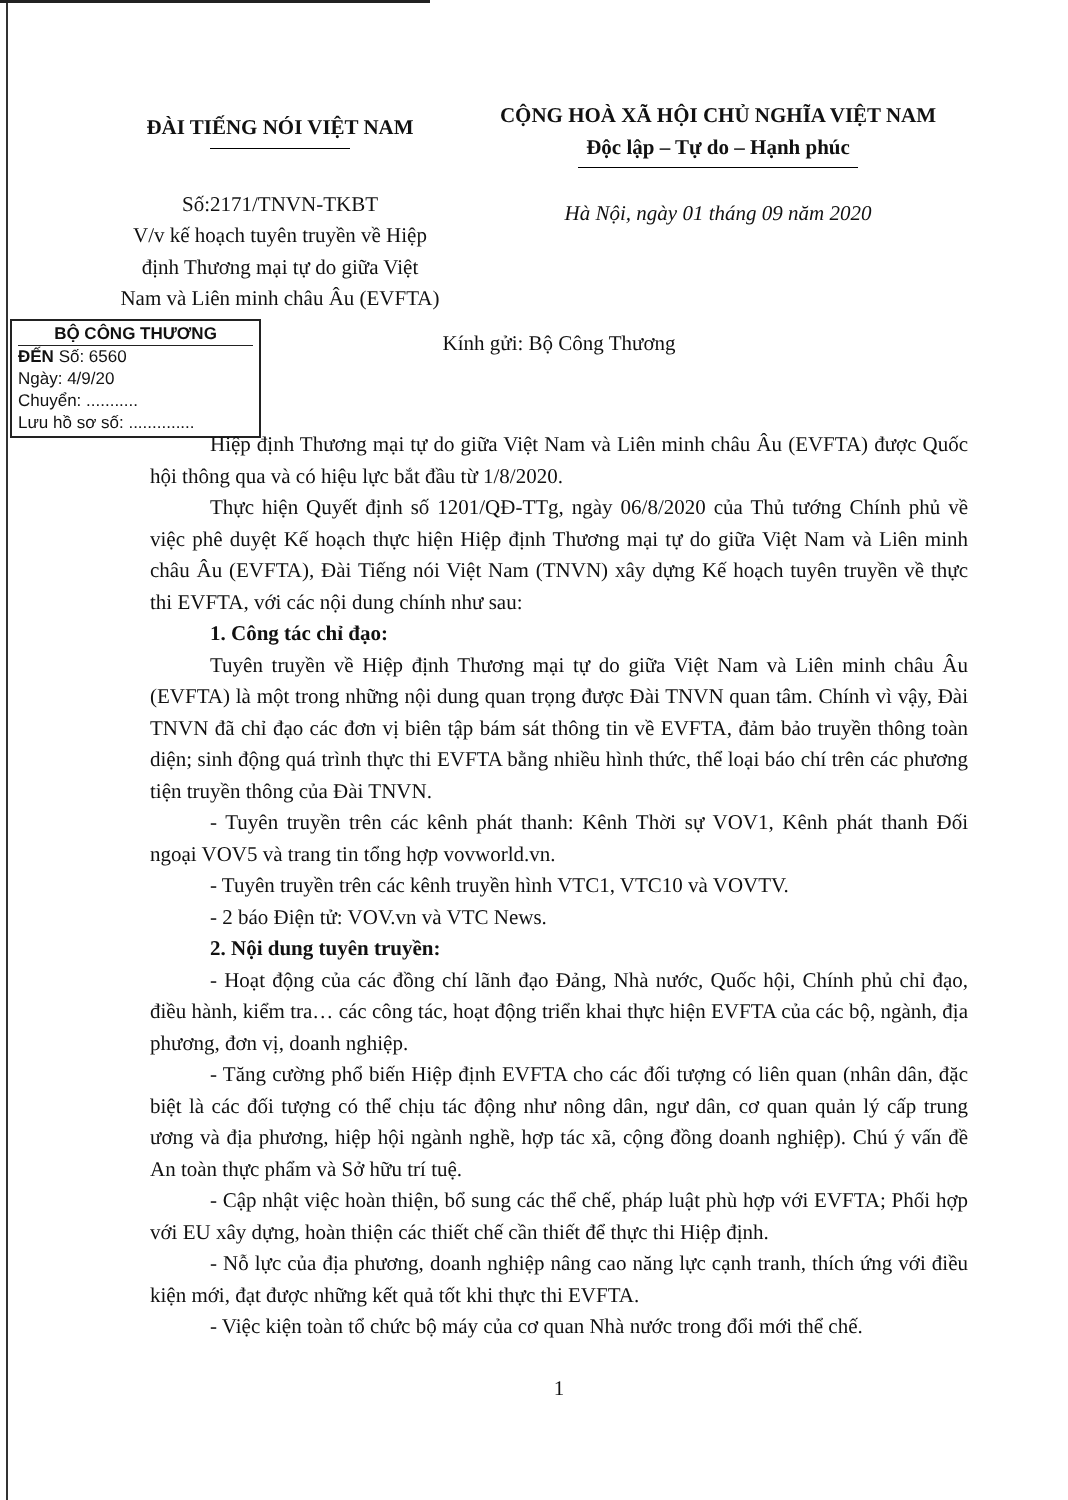ĐÀI TIẾNG NÓI VIỆT NAM
Số:2171/TNVN-TKBT
V/v kế hoạch tuyên truyền về Hiệp định Thương mại tự do giữa Việt Nam và Liên minh châu Âu (EVFTA)
CỘNG HOÀ XÃ HỘI CHỦ NGHĨA VIỆT NAM
Độc lập – Tự do – Hạnh phúc
Hà Nội, ngày 01 tháng 09 năm 2020
BỘ CÔNG THƯƠNG
ĐẾN Số: 6560
Ngày: 4/9/20
Chuyển: ...........
Lưu hồ sơ số: ..............
Kính gửi: Bộ Công Thương
Hiệp định Thương mại tự do giữa Việt Nam và Liên minh châu Âu (EVFTA) được Quốc hội thông qua và có hiệu lực bắt đầu từ 1/8/2020.
Thực hiện Quyết định số 1201/QĐ-TTg, ngày 06/8/2020 của Thủ tướng Chính phủ về việc phê duyệt Kế hoạch thực hiện Hiệp định Thương mại tự do giữa Việt Nam và Liên minh châu Âu (EVFTA), Đài Tiếng nói Việt Nam (TNVN) xây dựng Kế hoạch tuyên truyền về thực thi EVFTA, với các nội dung chính như sau:
1. Công tác chỉ đạo:
Tuyên truyền về Hiệp định Thương mại tự do giữa Việt Nam và Liên minh châu Âu (EVFTA) là một trong những nội dung quan trọng được Đài TNVN quan tâm. Chính vì vậy, Đài TNVN đã chỉ đạo các đơn vị biên tập bám sát thông tin về EVFTA, đảm bảo truyền thông toàn diện; sinh động quá trình thực thi EVFTA bằng nhiều hình thức, thể loại báo chí trên các phương tiện truyền thông của Đài TNVN.
- Tuyên truyền trên các kênh phát thanh: Kênh Thời sự VOV1, Kênh phát thanh Đối ngoại VOV5 và trang tin tổng hợp vovworld.vn.
- Tuyên truyền trên các kênh truyền hình VTC1, VTC10 và VOVTV.
- 2 báo Điện tử: VOV.vn và VTC News.
2. Nội dung tuyên truyền:
- Hoạt động của các đồng chí lãnh đạo Đảng, Nhà nước, Quốc hội, Chính phủ chỉ đạo, điều hành, kiểm tra… các công tác, hoạt động triển khai thực hiện EVFTA của các bộ, ngành, địa phương, đơn vị, doanh nghiệp.
- Tăng cường phổ biến Hiệp định EVFTA cho các đối tượng có liên quan (nhân dân, đặc biệt là các đối tượng có thể chịu tác động như nông dân, ngư dân, cơ quan quản lý cấp trung ương và địa phương, hiệp hội ngành nghề, hợp tác xã, cộng đồng doanh nghiệp). Chú ý vấn đề An toàn thực phẩm và Sở hữu trí tuệ.
- Cập nhật việc hoàn thiện, bổ sung các thể chế, pháp luật phù hợp với EVFTA; Phối hợp với EU xây dựng, hoàn thiện các thiết chế cần thiết để thực thi Hiệp định.
- Nỗ lực của địa phương, doanh nghiệp nâng cao năng lực cạnh tranh, thích ứng với điều kiện mới, đạt được những kết quả tốt khi thực thi EVFTA.
- Việc kiện toàn tổ chức bộ máy của cơ quan Nhà nước trong đổi mới thể chế.
1